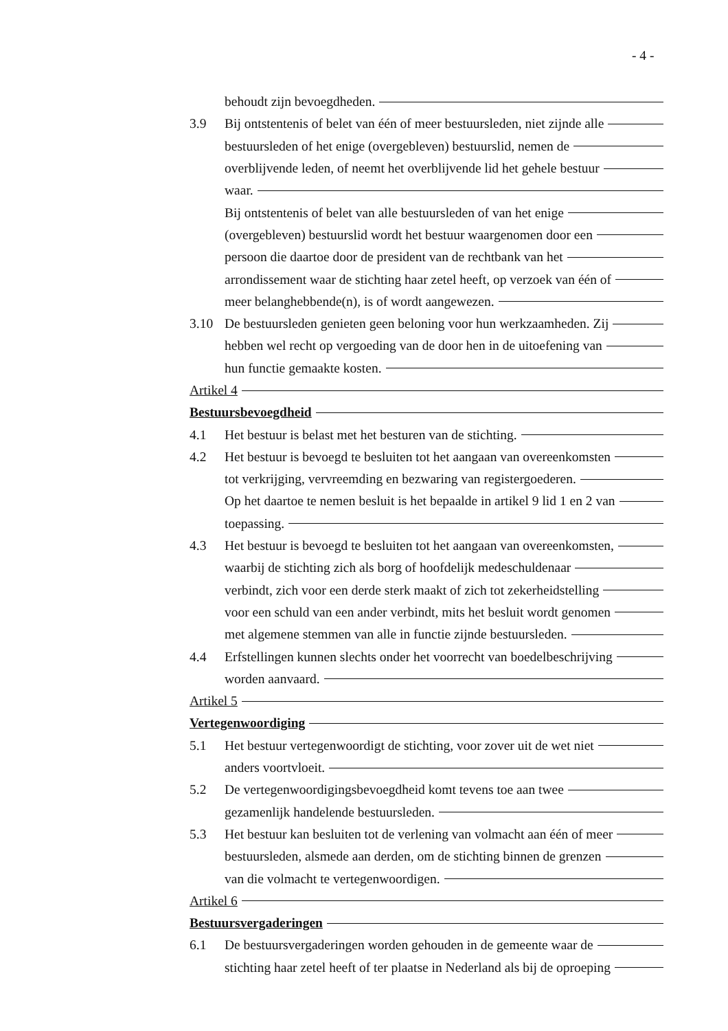- 4 -
behoudt zijn bevoegdheden.
3.9 Bij ontstentenis of belet van één of meer bestuursleden, niet zijnde alle
bestuursleden of het enige (overgebleven) bestuurslid, nemen de
overblijvende leden, of neemt het overblijvende lid het gehele bestuur
waar.
Bij ontstentenis of belet van alle bestuursleden of van het enige
(overgebleven) bestuurslid wordt het bestuur waargenomen door een
persoon die daartoe door de president van de rechtbank van het
arrondissement waar de stichting haar zetel heeft, op verzoek van één of
meer belanghebbende(n), is of wordt aangewezen.
3.10 De bestuursleden genieten geen beloning voor hun werkzaamheden. Zij
hebben wel recht op vergoeding van de door hen in de uitoefening van
hun functie gemaakte kosten.
Artikel 4
Bestuursbevoegdheid
4.1 Het bestuur is belast met het besturen van de stichting.
4.2 Het bestuur is bevoegd te besluiten tot het aangaan van overeenkomsten
tot verkrijging, vervreemding en bezwaring van registergoederen.
Op het daartoe te nemen besluit is het bepaalde in artikel 9 lid 1 en 2 van
toepassing.
4.3 Het bestuur is bevoegd te besluiten tot het aangaan van overeenkomsten,
waarbij de stichting zich als borg of hoofdelijk medeschuldenaar
verbindt, zich voor een derde sterk maakt of zich tot zekerheidstelling
voor een schuld van een ander verbindt, mits het besluit wordt genomen
met algemene stemmen van alle in functie zijnde bestuursleden.
4.4 Erfstellingen kunnen slechts onder het voorrecht van boedelbeschrijving
worden aanvaard.
Artikel 5
Vertegenwoordiging
5.1 Het bestuur vertegenwoordigt de stichting, voor zover uit de wet niet
anders voortvloeit.
5.2 De vertegenwoordigingsbevoegdheid komt tevens toe aan twee
gezamenlijk handelende bestuursleden.
5.3 Het bestuur kan besluiten tot de verlening van volmacht aan één of meer
bestuursleden, alsmede aan derden, om de stichting binnen de grenzen
van die volmacht te vertegenwoordigen.
Artikel 6
Bestuursvergaderingen
6.1 De bestuursvergaderingen worden gehouden in de gemeente waar de
stichting haar zetel heeft of ter plaatse in Nederland als bij de oproeping